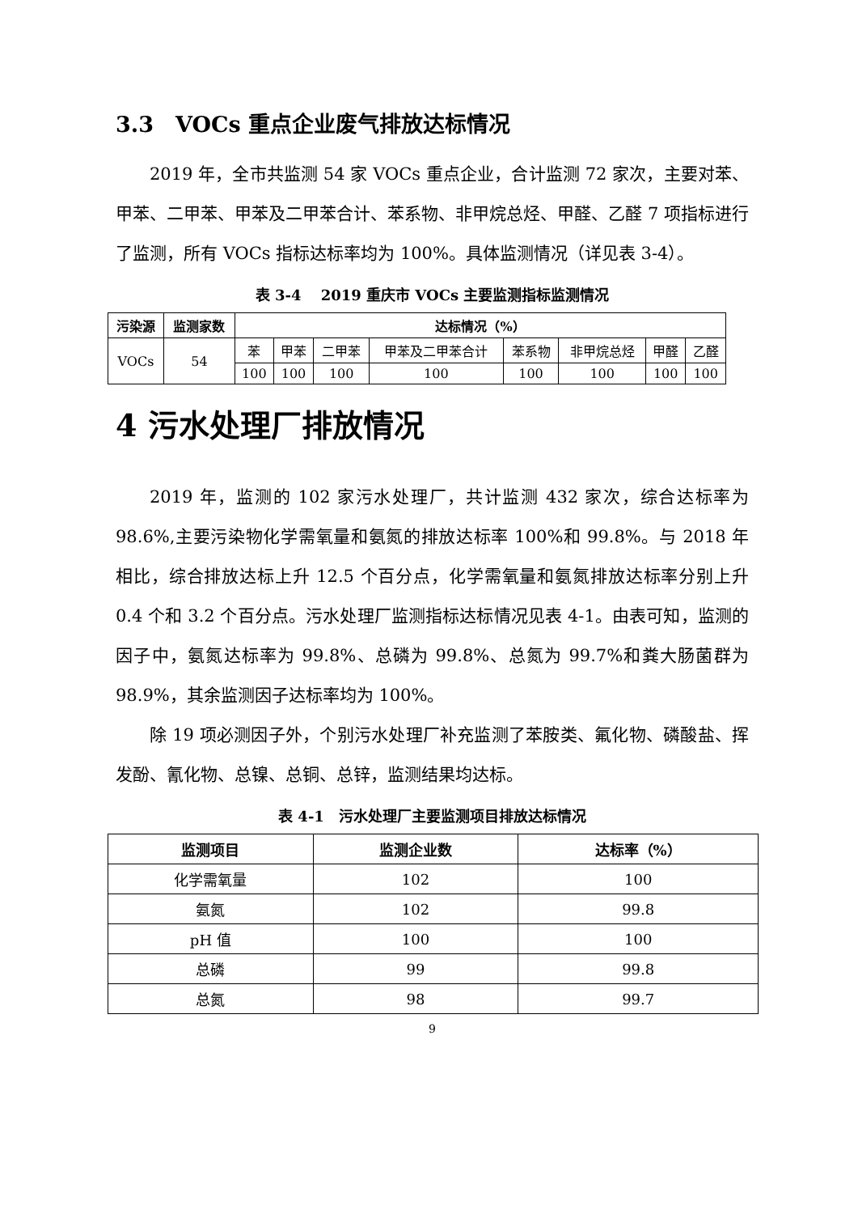3.3　VOCs 重点企业废气排放达标情况
2019 年，全市共监测 54 家 VOCs 重点企业，合计监测 72 家次，主要对苯、甲苯、二甲苯、甲苯及二甲苯合计、苯系物、非甲烷总烃、甲醛、乙醛 7 项指标进行了监测，所有 VOCs 指标达标率均为 100%。具体监测情况（详见表 3-4）。
表 3-4　 2019 重庆市 VOCs 主要监测指标监测情况
| 污染源 | 监测家数 | 达标情况（%） | | | | | | | |
| --- | --- | --- | --- | --- | --- | --- | --- | --- | --- |
| VOCs | 54 | 苯 | 甲苯 | 二甲苯 | 甲苯及二甲苯合计 | 苯系物 | 非甲烷总烃 | 甲醛 | 乙醛 |
| | | 100 | 100 | 100 | 100 | 100 | 100 | 100 | 100 |
4 污水处理厂排放情况
2019 年，监测的 102 家污水处理厂，共计监测 432 家次，综合达标率为 98.6%,主要污染物化学需氧量和氨氮的排放达标率 100%和 99.8%。与 2018 年相比，综合排放达标上升 12.5 个百分点，化学需氧量和氨氮排放达标率分别上升 0.4 个和 3.2 个百分点。污水处理厂监测指标达标情况见表 4-1。由表可知，监测的因子中，氨氮达标率为 99.8%、总磷为 99.8%、总氮为 99.7%和粪大肠菌群为 98.9%，其余监测因子达标率均为 100%。
除 19 项必测因子外，个别污水处理厂补充监测了苯胺类、氟化物、磷酸盐、挥发酚、氰化物、总镍、总铜、总锌，监测结果均达标。
表 4-1　污水处理厂主要监测项目排放达标情况
| 监测项目 | 监测企业数 | 达标率（%） |
| --- | --- | --- |
| 化学需氧量 | 102 | 100 |
| 氨氮 | 102 | 99.8 |
| pH 值 | 100 | 100 |
| 总磷 | 99 | 99.8 |
| 总氮 | 98 | 99.7 |
9